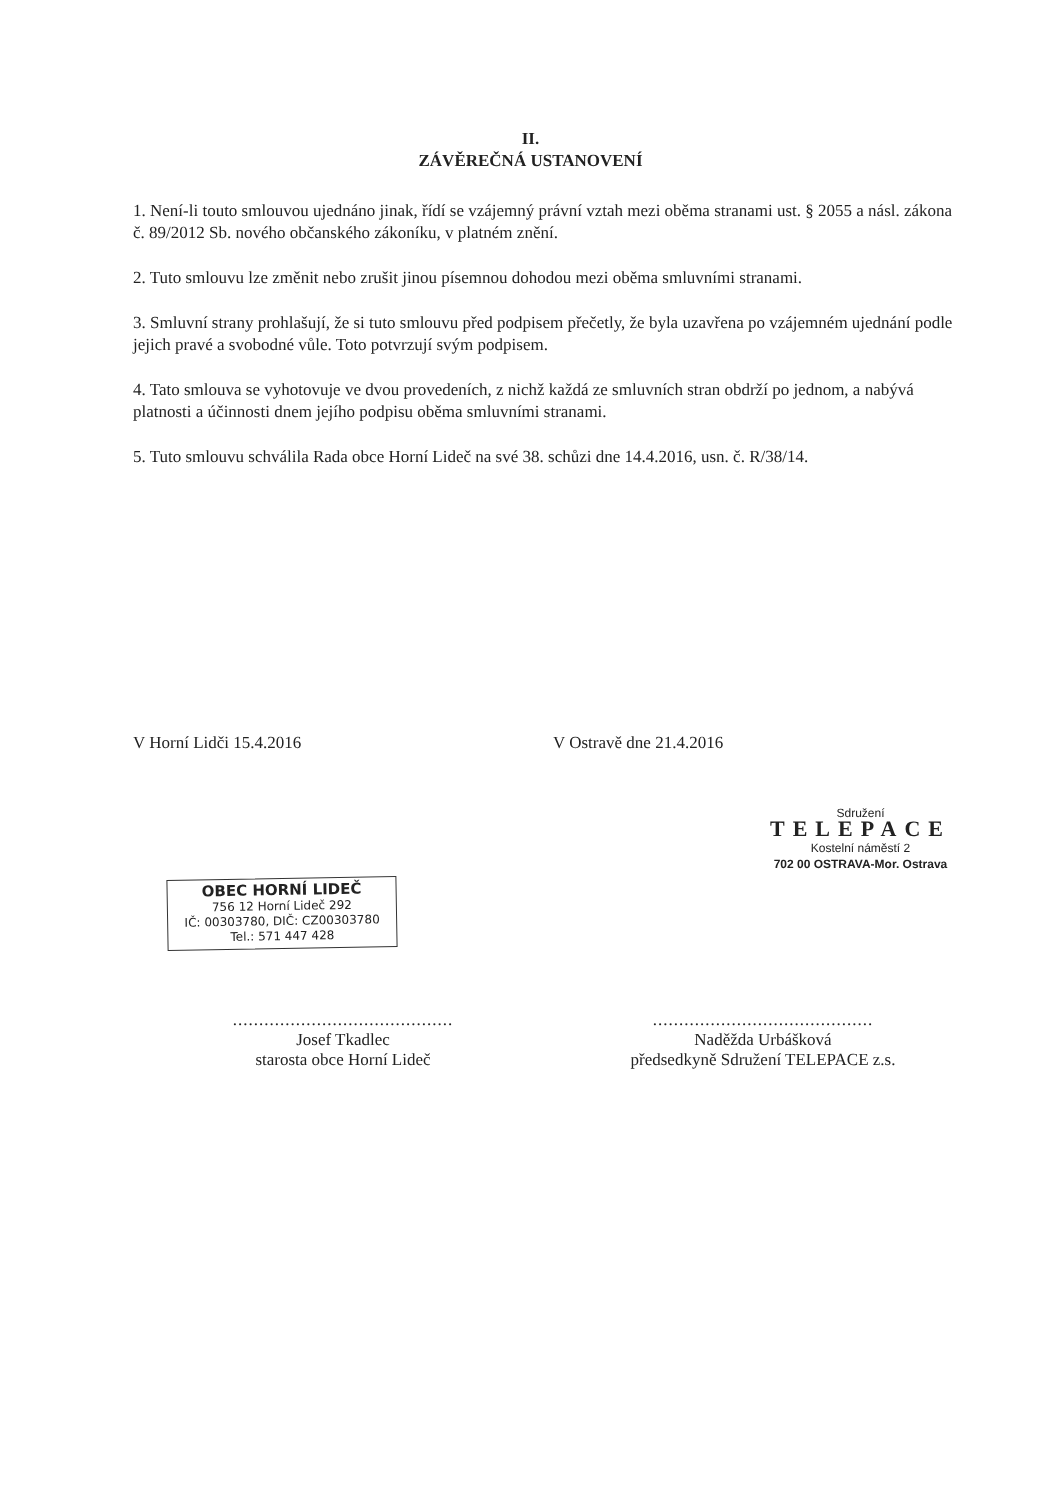II.
ZÁVĚREČNÁ USTANOVENÍ
1. Není-li touto smlouvou ujednáno jinak, řídí se vzájemný právní vztah mezi oběma stranami ust. § 2055 a násl. zákona č. 89/2012 Sb. nového občanského zákoníku, v platném znění.
2. Tuto smlouvu lze změnit nebo zrušit jinou písemnou dohodou mezi oběma smluvními stranami.
3. Smluvní strany prohlašují, že si tuto smlouvu před podpisem přečetly, že byla uzavřena po vzájemném ujednání podle jejich pravé a svobodné vůle. Toto potvrzují svým podpisem.
4. Tato smlouva se vyhotovuje ve dvou provedeních, z nichž každá ze smluvních stran obdrží po jednom, a nabývá platnosti a účinnosti dnem jejího podpisu oběma smluvními stranami.
5. Tuto smlouvu schválila Rada obce Horní Lideč na své 38. schůzi dne 14.4.2016, usn. č. R/38/14.
V Horní Lidči 15.4.2016 V Ostravě dne 21.4.2016
Sdružení
TELEPACE
Kostelní náměstí 2
702 00 OSTRAVA-Mor. Ostrava
OBEC HORNÍ LIDEČ
756 12 Horní Lideč 292
IČ: 00303780, DIČ: CZ00303780
Tel.: 571 447 428
..........................................
Josef Tkadlec
starosta obce Horní Lideč
..........................................
Naděžda Urbášková
předsedkyně Sdružení TELEPACE z.s.